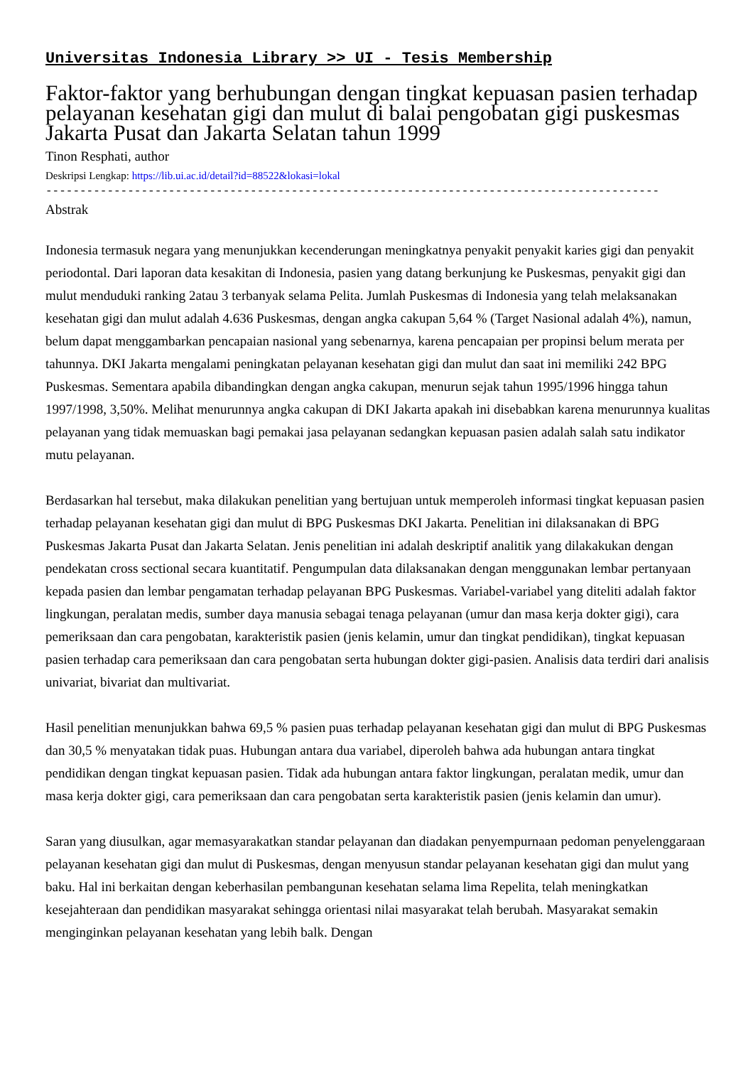Universitas Indonesia Library >> UI - Tesis Membership
Faktor-faktor yang berhubungan dengan tingkat kepuasan pasien terhadap pelayanan kesehatan gigi dan mulut di balai pengobatan gigi puskesmas Jakarta Pusat dan Jakarta Selatan tahun 1999
Tinon Resphati, author
Deskripsi Lengkap: https://lib.ui.ac.id/detail?id=88522&lokasi=lokal
------------------------------------------------------------------------------------------
Abstrak
Indonesia termasuk negara yang menunjukkan kecenderungan meningkatnya penyakit penyakit karies gigi dan penyakit periodontal. Dari laporan data kesakitan di Indonesia, pasien yang datang berkunjung ke Puskesmas, penyakit gigi dan mulut menduduki ranking 2atau 3 terbanyak selama Pelita. Jumlah Puskesmas di Indonesia yang telah melaksanakan kesehatan gigi dan mulut adalah 4.636 Puskesmas, dengan angka cakupan 5,64 % (Target Nasional adalah 4%), namun, belum dapat menggambarkan pencapaian nasional yang sebenarnya, karena pencapaian per propinsi belum merata per tahunnya. DKI Jakarta mengalami peningkatan pelayanan kesehatan gigi dan mulut dan saat ini memiliki 242 BPG Puskesmas. Sementara apabila dibandingkan dengan angka cakupan, menurun sejak tahun 1995/1996 hingga tahun 1997/1998, 3,50%. Melihat menurunnya angka cakupan di DKI Jakarta apakah ini disebabkan karena menurunnya kualitas pelayanan yang tidak memuaskan bagi pemakai jasa pelayanan sedangkan kepuasan pasien adalah salah satu indikator mutu pelayanan.
Berdasarkan hal tersebut, maka dilakukan penelitian yang bertujuan untuk memperoleh informasi tingkat kepuasan pasien terhadap pelayanan kesehatan gigi dan mulut di BPG Puskesmas DKI Jakarta. Penelitian ini dilaksanakan di BPG Puskesmas Jakarta Pusat dan Jakarta Selatan. Jenis penelitian ini adalah deskriptif analitik yang dilakakukan dengan pendekatan cross sectional secara kuantitatif. Pengumpulan data dilaksanakan dengan menggunakan lembar pertanyaan kepada pasien dan lembar pengamatan terhadap pelayanan BPG Puskesmas. Variabel-variabel yang diteliti adalah faktor lingkungan, peralatan medis, sumber daya manusia sebagai tenaga pelayanan (umur dan masa kerja dokter gigi), cara pemeriksaan dan cara pengobatan, karakteristik pasien (jenis kelamin, umur dan tingkat pendidikan), tingkat kepuasan pasien terhadap cara pemeriksaan dan cara pengobatan serta hubungan dokter gigi-pasien. Analisis data terdiri dari analisis univariat, bivariat dan multivariat.
Hasil penelitian menunjukkan bahwa 69,5 % pasien puas terhadap pelayanan kesehatan gigi dan mulut di BPG Puskesmas dan 30,5 % menyatakan tidak puas. Hubungan antara dua variabel, diperoleh bahwa ada hubungan antara tingkat pendidikan dengan tingkat kepuasan pasien. Tidak ada hubungan antara faktor lingkungan, peralatan medik, umur dan masa kerja dokter gigi, cara pemeriksaan dan cara pengobatan serta karakteristik pasien (jenis kelamin dan umur).
Saran yang diusulkan, agar memasyarakatkan standar pelayanan dan diadakan penyempurnaan pedoman penyelenggaraan pelayanan kesehatan gigi dan mulut di Puskesmas, dengan menyusun standar pelayanan kesehatan gigi dan mulut yang baku. Hal ini berkaitan dengan keberhasilan pembangunan kesehatan selama lima Repelita, telah meningkatkan kesejahteraan dan pendidikan masyarakat sehingga orientasi nilai masyarakat telah berubah. Masyarakat semakin menginginkan pelayanan kesehatan yang lebih balk. Dengan